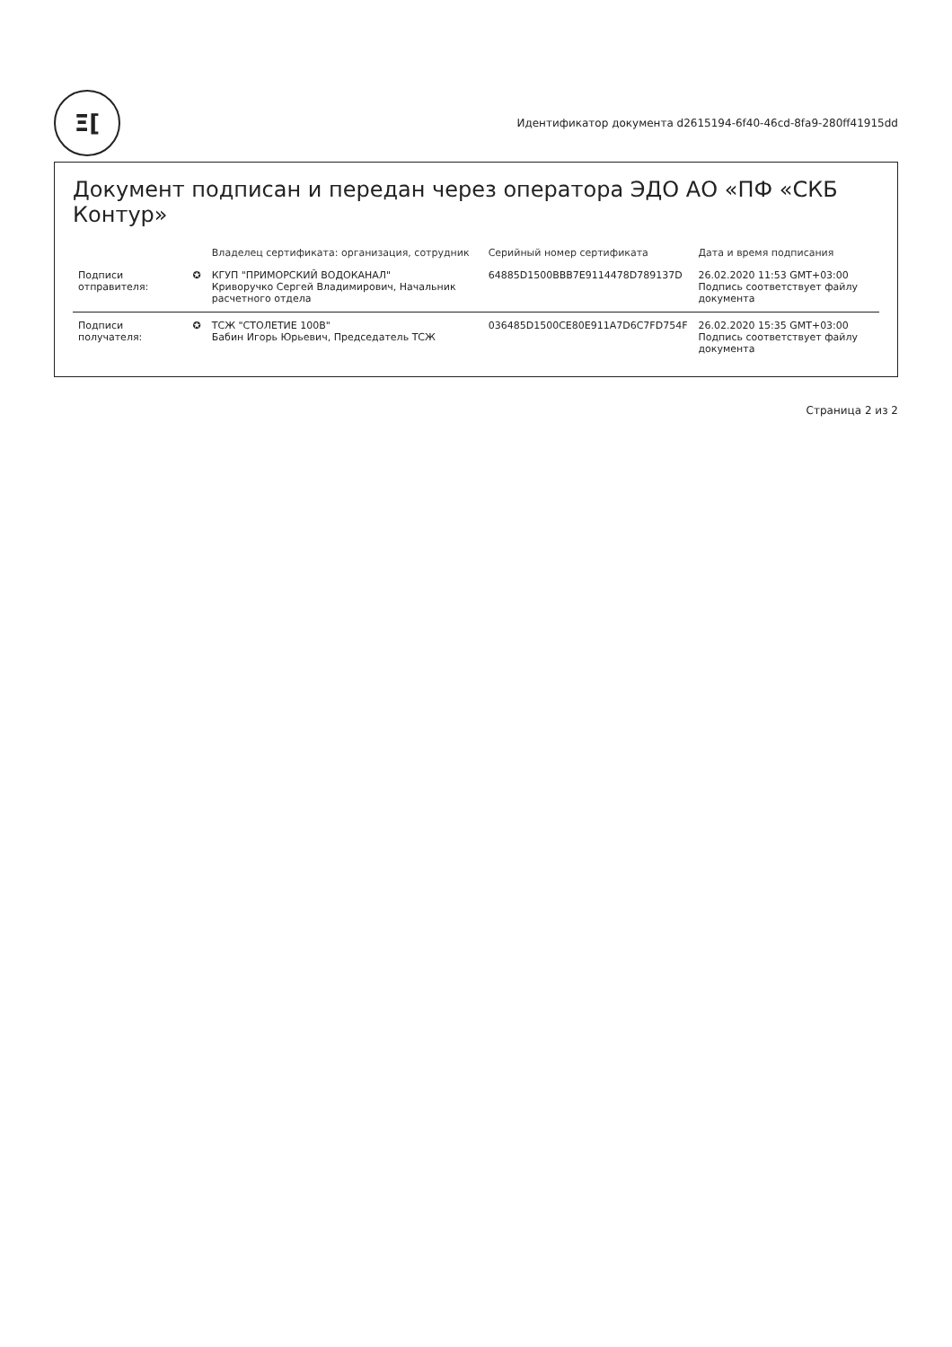Ξ[
Идентификатор документа d2615194-6f40-46cd-8fa9-280ff41915dd
Документ подписан и передан через оператора ЭДО АО «ПФ «СКБ Контур»
| | | Владелец сертификата: организация, сотрудник | Серийный номер сертификата | Дата и время подписания |
| --- | --- | --- | --- | --- |
| Подписи отправителя: | ✪ | КГУП "ПРИМОРСКИЙ ВОДОКАНАЛ" Криворучко Сергей Владимирович, Начальник расчетного отдела | 64885D1500BBB7E9114478D789137D | 26.02.2020 11:53 GMT+03:00 Подпись соответствует файлу документа |
| Подписи получателя: | ✪ | ТСЖ "СТОЛЕТИЕ 100В" Бабин Игорь Юрьевич, Председатель ТСЖ | 036485D1500CE80E911A7D6C7FD754F | 26.02.2020 15:35 GMT+03:00 Подпись соответствует файлу документа |
Страница 2 из 2